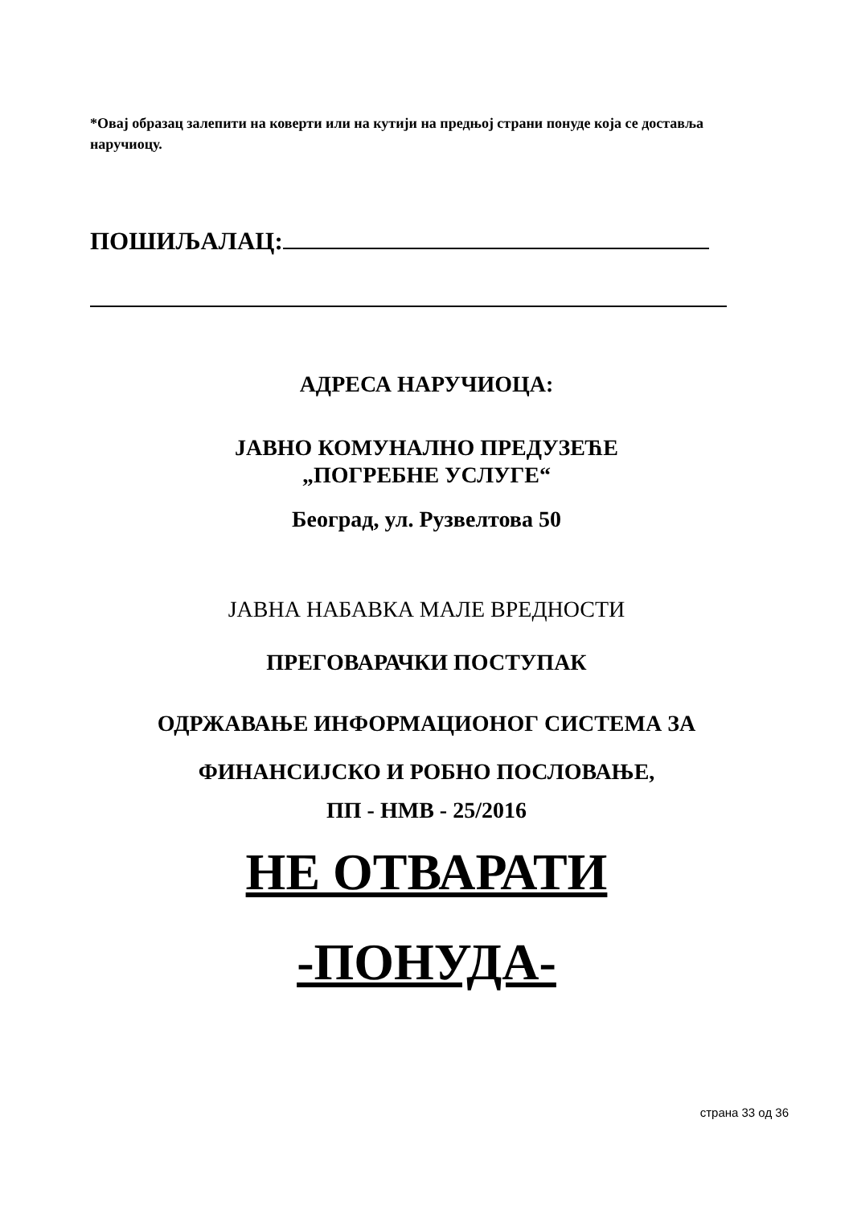*Овај образац залепити на коверти или на кутији на предњој страни понуде која се достављa наручиоцу.
ПОШИЉАЛАЦ:
АДРЕСА НАРУЧИОЦА:
ЈАВНО КОМУНАЛНО ПРЕДУЗЕЋЕ
„ПОГРЕБНЕ УСЛУГЕ“
Београд, ул. Рузвелтова 50
ЈАВНА НАБАВКА МАЛЕ ВРЕДНОСТИ
ПРЕГОВАРАЧКИ ПОСТУПАК
ОДРЖАВАЊЕ ИНФОРМАЦИОНОГ СИСТЕМА ЗА
ФИНАНСИЈСКО И РОБНО ПОСЛОВАЊЕ,
ПП - НМВ - 25/2016
НЕ ОТВАРАТИ
-ПОНУДА-
страна 33 од 36